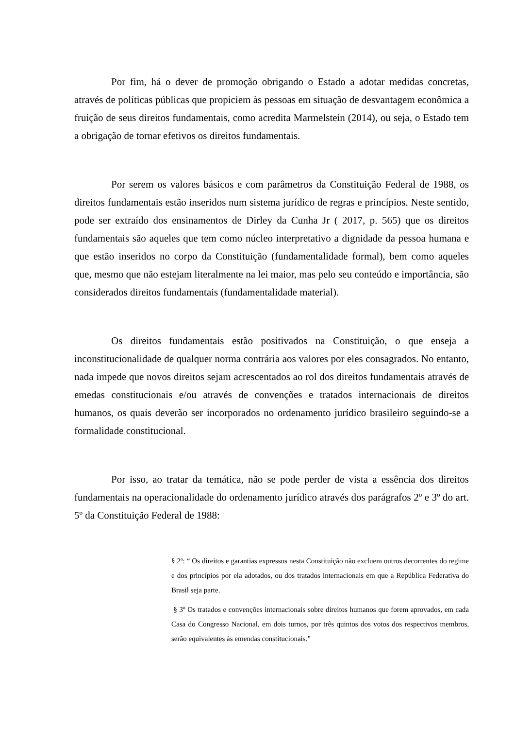Por fim, há o dever de promoção obrigando o Estado a adotar medidas concretas, através de políticas públicas que propiciem às pessoas em situação de desvantagem econômica a fruição de seus direitos fundamentais, como acredita Marmelstein (2014), ou seja, o Estado tem a obrigação de tornar efetivos os direitos fundamentais.
Por serem os valores básicos e com parâmetros da Constituição Federal de 1988, os direitos fundamentais estão inseridos num sistema jurídico de regras e princípios. Neste sentido, pode ser extraído dos ensinamentos de Dirley da Cunha Jr ( 2017, p. 565) que os direitos fundamentais são aqueles que tem como núcleo interpretativo a dignidade da pessoa humana e que estão inseridos no corpo da Constituição (fundamentalidade formal), bem como aqueles que, mesmo que não estejam literalmente na lei maior, mas pelo seu conteúdo e importância, são considerados direitos fundamentais (fundamentalidade material).
Os direitos fundamentais estão positivados na Constituição, o que enseja a inconstitucionalidade de qualquer norma contrária aos valores por eles consagrados. No entanto, nada impede que novos direitos sejam acrescentados ao rol dos direitos fundamentais através de emedas constitucionais e/ou através de convenções e tratados internacionais de direitos humanos, os quais deverão ser incorporados no ordenamento jurídico brasileiro seguindo-se a formalidade constitucional.
Por isso, ao tratar da temática, não se pode perder de vista a essência dos direitos fundamentais na operacionalidade do ordenamento jurídico através dos parágrafos 2º e 3º do art. 5º da Constituição Federal de 1988:
§ 2º: “ Os direitos e garantias expressos nesta Constituição não excluem outros decorrentes do regime e dos princípios por ela adotados, ou dos tratados internacionais em que a República Federativa do Brasil seja parte.
§ 3º Os tratados e convenções internacionais sobre direitos humanos que forem aprovados, em cada Casa do Congresso Nacional, em dois turnos, por três quintos dos votos dos respectivos membros, serão equivalentes às emendas constitucionais.”